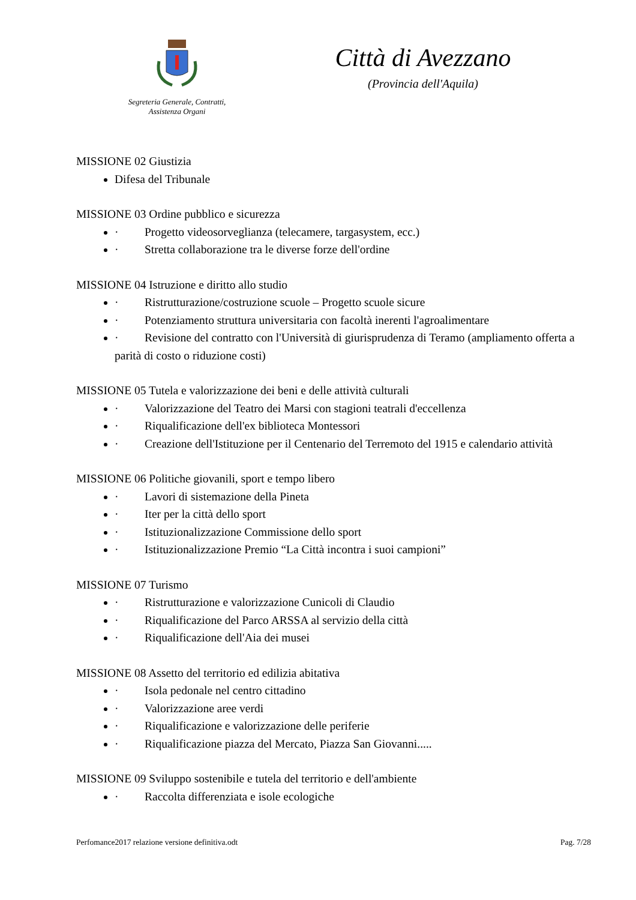Segreteria Generale, Contratti,
Assistenza Organi
Città di Avezzano
(Provincia dell'Aquila)
MISSIONE 02 Giustizia
Difesa del Tribunale
MISSIONE 03 Ordine pubblico e sicurezza
· Progetto videosorveglianza (telecamere, targasystem, ecc.)
· Stretta collaborazione tra le diverse forze dell'ordine
MISSIONE 04 Istruzione e diritto allo studio
· Ristrutturazione/costruzione scuole – Progetto scuole sicure
· Potenziamento struttura universitaria con facoltà inerenti l'agroalimentare
· Revisione del contratto con l'Università di giurisprudenza di Teramo (ampliamento offerta a parità di costo o riduzione costi)
MISSIONE 05 Tutela e valorizzazione dei beni e delle attività culturali
· Valorizzazione del Teatro dei Marsi con stagioni teatrali d'eccellenza
· Riqualificazione dell'ex biblioteca Montessori
· Creazione dell'Istituzione per il Centenario del Terremoto del 1915 e calendario attività
MISSIONE 06 Politiche giovanili, sport e tempo libero
· Lavori di sistemazione della Pineta
· Iter per la città dello sport
· Istituzionalizzazione Commissione dello sport
· Istituzionalizzazione Premio “La Città incontra i suoi campioni”
MISSIONE 07 Turismo
· Ristrutturazione e valorizzazione Cunicoli di Claudio
· Riqualificazione del Parco ARSSA al servizio della città
· Riqualificazione dell'Aia dei musei
MISSIONE 08 Assetto del territorio ed edilizia abitativa
· Isola pedonale nel centro cittadino
· Valorizzazione aree verdi
· Riqualificazione e valorizzazione delle periferie
· Riqualificazione piazza del Mercato, Piazza San Giovanni.....
MISSIONE 09 Sviluppo sostenibile e tutela del territorio e dell'ambiente
· Raccolta differenziata e isole ecologiche
Perfomance2017 relazione versione definitiva.odt Pag. 7/28